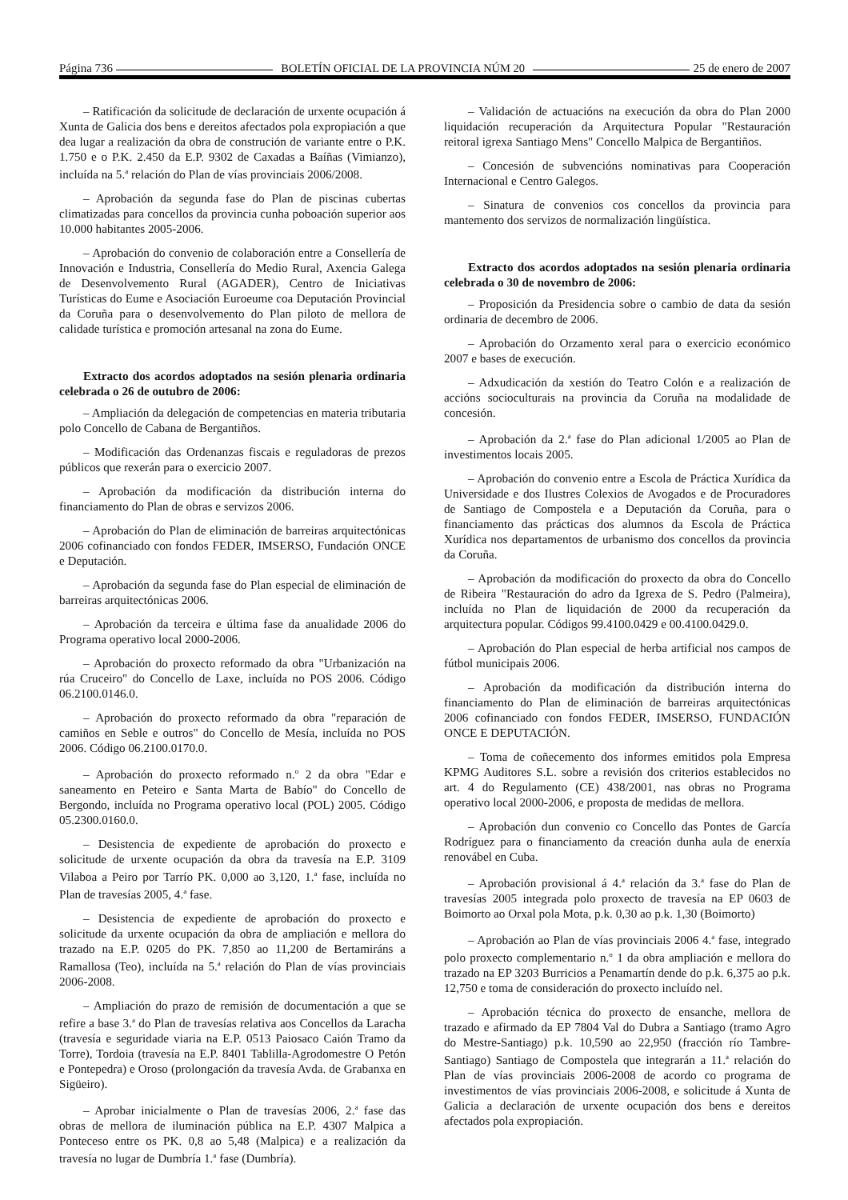Página 736 BOLETÍN OFICIAL DE LA PROVINCIA NÚM 20 25 de enero de 2007
– Ratificación da solicitude de declaración de urxente ocupación á Xunta de Galicia dos bens e dereitos afectados pola expropiación a que dea lugar a realización da obra de construción de variante entre o P.K. 1.750 e o P.K. 2.450 da E.P. 9302 de Caxadas a Baíñas (Vimianzo), incluída na 5.<sup>a</sup> relación do Plan de vías provinciais 2006/2008.
– Aprobación da segunda fase do Plan de piscinas cubertas climatizadas para concellos da provincia cunha poboación superior aos 10.000 habitantes 2005-2006.
– Aprobación do convenio de colaboración entre a Consellería de Innovación e Industria, Consellería do Medio Rural, Axencia Galega de Desenvolvemento Rural (AGADER), Centro de Iniciativas Turísticas do Eume e Asociación Euroeume coa Deputación Provincial da Coruña para o desenvolvemento do Plan piloto de mellora de calidade turística e promoción artesanal na zona do Eume.
Extracto dos acordos adoptados na sesión plenaria ordinaria celebrada o 26 de outubro de 2006:
– Ampliación da delegación de competencias en materia tributaria polo Concello de Cabana de Bergantiños.
– Modificación das Ordenanzas fiscais e reguladoras de prezos públicos que rexerán para o exercicio 2007.
– Aprobación da modificación da distribución interna do financiamento do Plan de obras e servizos 2006.
– Aprobación do Plan de eliminación de barreiras arquitectónicas 2006 cofinanciado con fondos FEDER, IMSERSO, Fundación ONCE e Deputación.
– Aprobación da segunda fase do Plan especial de eliminación de barreiras arquitectónicas 2006.
– Aprobación da terceira e última fase da anualidade 2006 do Programa operativo local 2000-2006.
– Aprobación do proxecto reformado da obra "Urbanización na rúa Cruceiro" do Concello de Laxe, incluída no POS 2006. Código 06.2100.0146.0.
– Aprobación do proxecto reformado da obra "reparación de camiños en Seble e outros" do Concello de Mesía, incluída no POS 2006. Código 06.2100.0170.0.
– Aprobación do proxecto reformado n.<sup>o</sup> 2 da obra "Edar e saneamento en Peteiro e Santa Marta de Babío" do Concello de Bergondo, incluída no Programa operativo local (POL) 2005. Código 05.2300.0160.0.
– Desistencia de expediente de aprobación do proxecto e solicitude de urxente ocupación da obra da travesía na E.P. 3109 Vilaboa a Peiro por Tarrío PK. 0,000 ao 3,120, 1.<sup>a</sup> fase, incluída no Plan de travesías 2005, 4.<sup>a</sup> fase.
– Desistencia de expediente de aprobación do proxecto e solicitude da urxente ocupación da obra de ampliación e mellora do trazado na E.P. 0205 do PK. 7,850 ao 11,200 de Bertamiráns a Ramallosa (Teo), incluída na 5.<sup>a</sup> relación do Plan de vías provinciais 2006-2008.
– Ampliación do prazo de remisión de documentación a que se refire a base 3.<sup>a</sup> do Plan de travesías relativa aos Concellos da Laracha (travesía e seguridade viaria na E.P. 0513 Paiosaco Caión Tramo da Torre), Tordoia (travesía na E.P. 8401 Tablilla-Agrodomestre O Petón e Pontepedra) e Oroso (prolongación da travesía Avda. de Grabanxa en Sigüeiro).
– Aprobar inicialmente o Plan de travesías 2006, 2.<sup>a</sup> fase das obras de mellora de iluminación pública na E.P. 4307 Malpica a Ponteceso entre os PK. 0,8 ao 5,48 (Malpica) e a realización da travesía no lugar de Dumbría 1.<sup>a</sup> fase (Dumbría).
– Validación de actuacións na execución da obra do Plan 2000 liquidación recuperación da Arquitectura Popular "Restauración reitoral igrexa Santiago Mens" Concello Malpica de Bergantiños.
– Concesión de subvencións nominativas para Cooperación Internacional e Centro Galegos.
– Sinatura de convenios cos concellos da provincia para mantemento dos servizos de normalización lingüística.
Extracto dos acordos adoptados na sesión plenaria ordinaria celebrada o 30 de novembro de 2006:
– Proposición da Presidencia sobre o cambio de data da sesión ordinaria de decembro de 2006.
– Aprobación do Orzamento xeral para o exercicio económico 2007 e bases de execución.
– Adxudicación da xestión do Teatro Colón e a realización de accións socioculturais na provincia da Coruña na modalidade de concesión.
– Aprobación da 2.<sup>a</sup> fase do Plan adicional 1/2005 ao Plan de investimentos locais 2005.
– Aprobación do convenio entre a Escola de Práctica Xurídica da Universidade e dos Ilustres Colexios de Avogados e de Procuradores de Santiago de Compostela e a Deputación da Coruña, para o financiamento das prácticas dos alumnos da Escola de Práctica Xurídica nos departamentos de urbanismo dos concellos da provincia da Coruña.
– Aprobación da modificación do proxecto da obra do Concello de Ribeira "Restauración do adro da Igrexa de S. Pedro (Palmeira), incluída no Plan de liquidación de 2000 da recuperación da arquitectura popular. Códigos 99.4100.0429 e 00.4100.0429.0.
– Aprobación do Plan especial de herba artificial nos campos de fútbol municipais 2006.
– Aprobación da modificación da distribución interna do financiamento do Plan de eliminación de barreiras arquitectónicas 2006 cofinanciado con fondos FEDER, IMSERSO, FUNDACIÓN ONCE E DEPUTACIÓN.
– Toma de coñecemento dos informes emitidos pola Empresa KPMG Auditores S.L. sobre a revisión dos criterios establecidos no art. 4 do Regulamento (CE) 438/2001, nas obras no Programa operativo local 2000-2006, e proposta de medidas de mellora.
– Aprobación dun convenio co Concello das Pontes de García Rodríguez para o financiamento da creación dunha aula de enerxía renovábel en Cuba.
– Aprobación provisional á 4.<sup>a</sup> relación da 3.<sup>a</sup> fase do Plan de travesías 2005 integrada polo proxecto de travesía na EP 0603 de Boimorto ao Orxal pola Mota, p.k. 0,30 ao p.k. 1,30 (Boimorto)
– Aprobación ao Plan de vías provinciais 2006 4.<sup>a</sup> fase, integrado polo proxecto complementario n.<sup>o</sup> 1 da obra ampliación e mellora do trazado na EP 3203 Burricios a Penamartín dende do p.k. 6,375 ao p.k. 12,750 e toma de consideración do proxecto incluído nel.
– Aprobación técnica do proxecto de ensanche, mellora de trazado e afirmado da EP 7804 Val do Dubra a Santiago (tramo Agro do Mestre-Santiago) p.k. 10,590 ao 22,950 (fracción río Tambre-Santiago) Santiago de Compostela que integrarán a 11.<sup>a</sup> relación do Plan de vías provinciais 2006-2008 de acordo co programa de investimentos de vías provinciais 2006-2008, e solicitude á Xunta de Galicia a declaración de urxente ocupación dos bens e dereitos afectados pola expropiación.